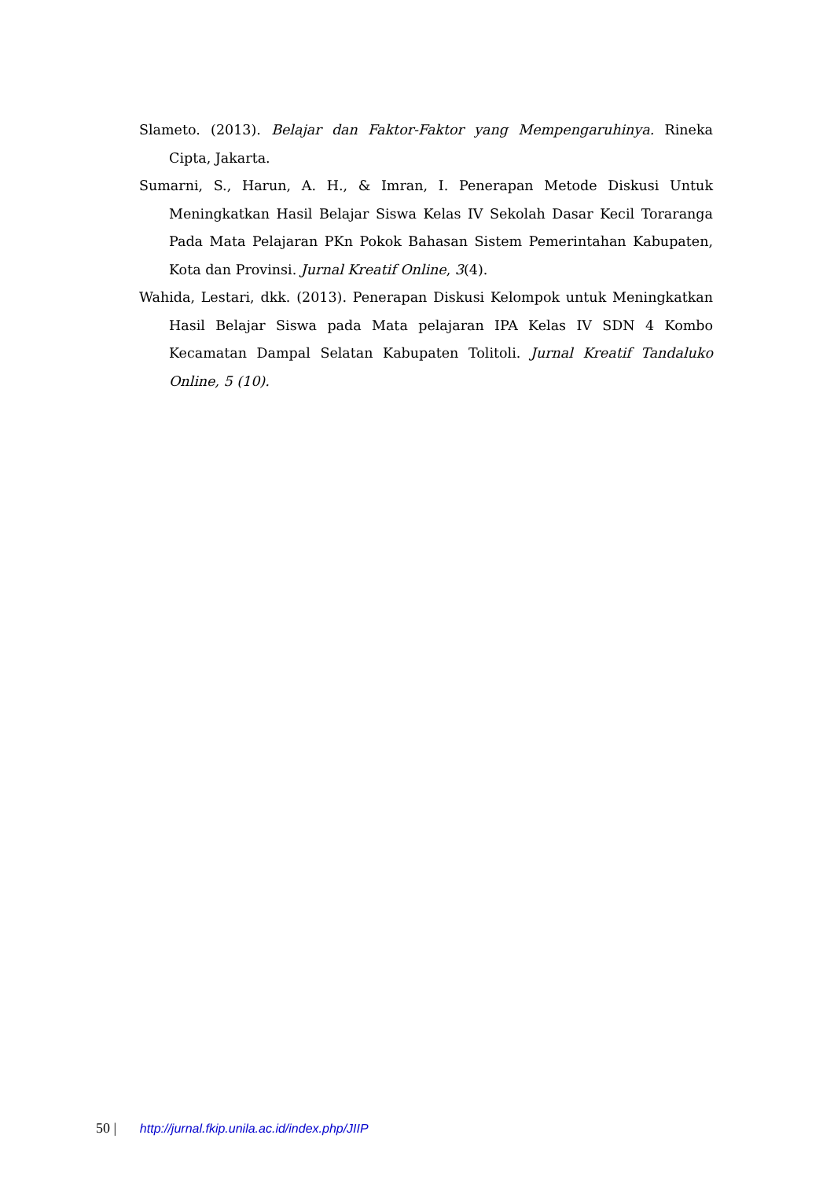Slameto. (2013). Belajar dan Faktor-Faktor yang Mempengaruhinya. Rineka Cipta, Jakarta.
Sumarni, S., Harun, A. H., & Imran, I. Penerapan Metode Diskusi Untuk Meningkatkan Hasil Belajar Siswa Kelas IV Sekolah Dasar Kecil Toraranga Pada Mata Pelajaran PKn Pokok Bahasan Sistem Pemerintahan Kabupaten, Kota dan Provinsi. Jurnal Kreatif Online, 3(4).
Wahida, Lestari, dkk. (2013). Penerapan Diskusi Kelompok untuk Meningkatkan Hasil Belajar Siswa pada Mata pelajaran IPA Kelas IV SDN 4 Kombo Kecamatan Dampal Selatan Kabupaten Tolitoli. Jurnal Kreatif Tandaluko Online, 5 (10).
50 | http://jurnal.fkip.unila.ac.id/index.php/JIIP